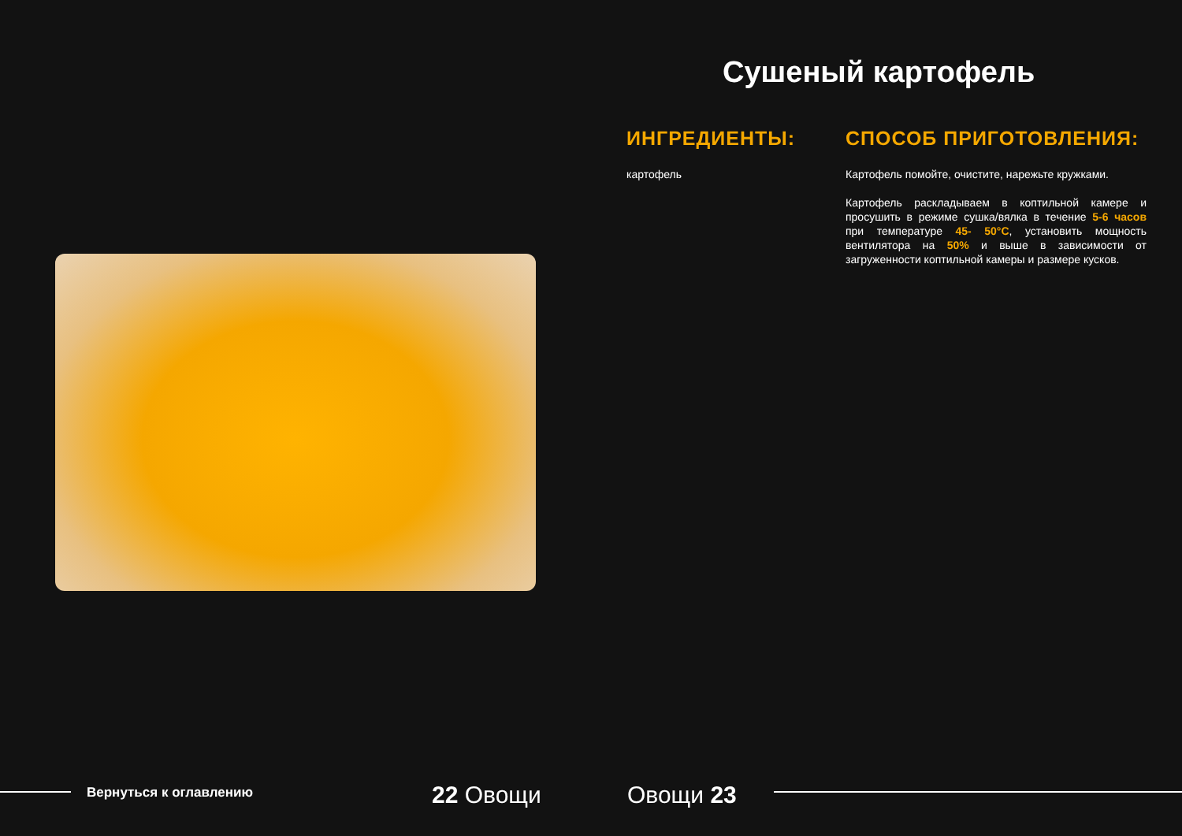Сушеный картофель
ИНГРЕДИЕНТЫ:
картофель
СПОСОБ ПРИГОТОВЛЕНИЯ:
Картофель помойте, очистите, нарежьте кружками.
Картофель раскладываем в коптильной камере и просушить в режиме сушка/вялка в течение 5-6 часов при температуре 45- 50°C, установить мощность вентилятора на 50% и выше в зависимости от загруженности коптильной камеры и размере кусков.
Вернуться к оглавлению 22 Овощи Овощи 23